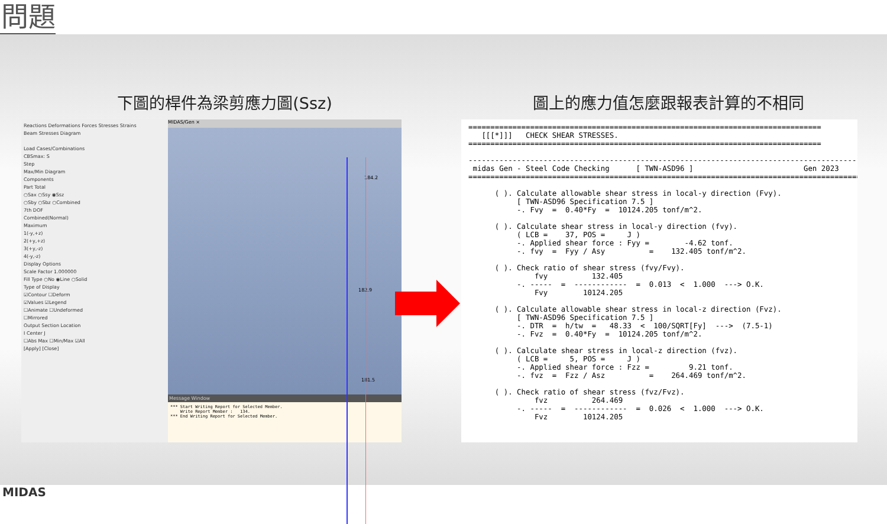問題
下圖的桿件為梁剪應力圖(Ssz) 圖上的應力值怎麼跟報表計算的不相同
Reactions Deformations Forces Stresses Strains
Beam Stresses Diagram
Load Cases/Combinations
CBSmax: S
Step
Max/Min Diagram
Components
Part Total
○Sax ○Ssy ◉Ssz
○Sby ○Sbz ○Combined
7th DOF
Combined(Normal)
Maximum
1(-y,+z)
2(+y,+z)
3(+y,-z)
4(-y,-z)
Display Options
Scale Factor 1.000000
Fill Type ○No ◉Line ○Solid
Type of Display
☑Contour ☐Deform
☑Values ☑Legend
☐Animate ☐Undeformed
☐Mirrored
Output Section Location
I Center J
☐Abs Max ☐Min/Max ☑All
[Apply] [Close]
MIDAS/Gen ×
184.2
182.9
181.5
Message Window
*** Start Writing Report for Selected Member. Write Report Member : 134. *** End Writing Report for Selected Member.
================================================================================ [[[*]]] CHECK SHEAR STRESSES. ================================================================================ ------------------------------------------------------------------------------------------ midas Gen - Steel Code Checking [ TWN-ASD96 ] Gen 2023 ========================================================================================== ( ). Calculate allowable shear stress in local-y direction (Fvy). [ TWN-ASD96 Specification 7.5 ] -. Fvy = 0.40*Fy = 10124.205 tonf/m^2. ( ). Calculate shear stress in local-y direction (fvy). ( LCB = 37, POS = J ) -. Applied shear force : Fyy = -4.62 tonf. -. fvy = Fyy / Asy = 132.405 tonf/m^2. ( ). Check ratio of shear stress (fvy/Fvy). fvy 132.405 -. ----- = ------------ = 0.013 < 1.000 ---> O.K. Fvy 10124.205 ( ). Calculate allowable shear stress in local-z direction (Fvz). [ TWN-ASD96 Specification 7.5 ] -. DTR = h/tw = 48.33 < 100/SQRT[Fy] ---> (7.5-1) -. Fvz = 0.40*Fy = 10124.205 tonf/m^2. ( ). Calculate shear stress in local-z direction (fvz). ( LCB = 5, POS = J ) -. Applied shear force : Fzz = 9.21 tonf. -. fvz = Fzz / Asz = 264.469 tonf/m^2. ( ). Check ratio of shear stress (fvz/Fvz). fvz 264.469 -. ----- = ------------ = 0.026 < 1.000 ---> O.K. Fvz 10124.205
MIDAS